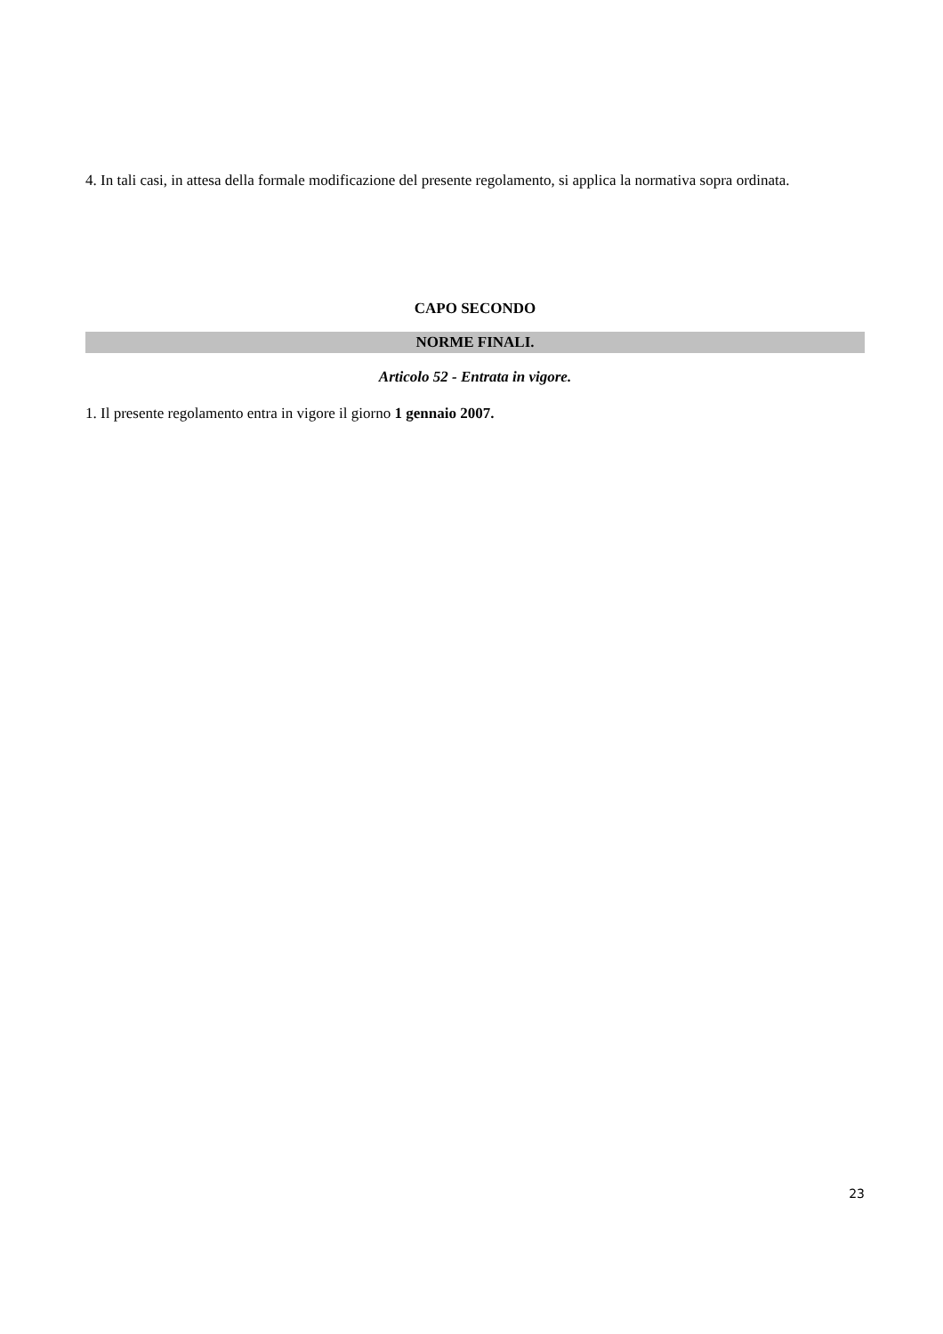4. In tali casi, in attesa della formale modificazione del presente regolamento, si applica la normativa sopra ordinata.
CAPO SECONDO
NORME FINALI.
Articolo 52 - Entrata in vigore.
1. Il presente regolamento entra in vigore il giorno 1 gennaio 2007.
23